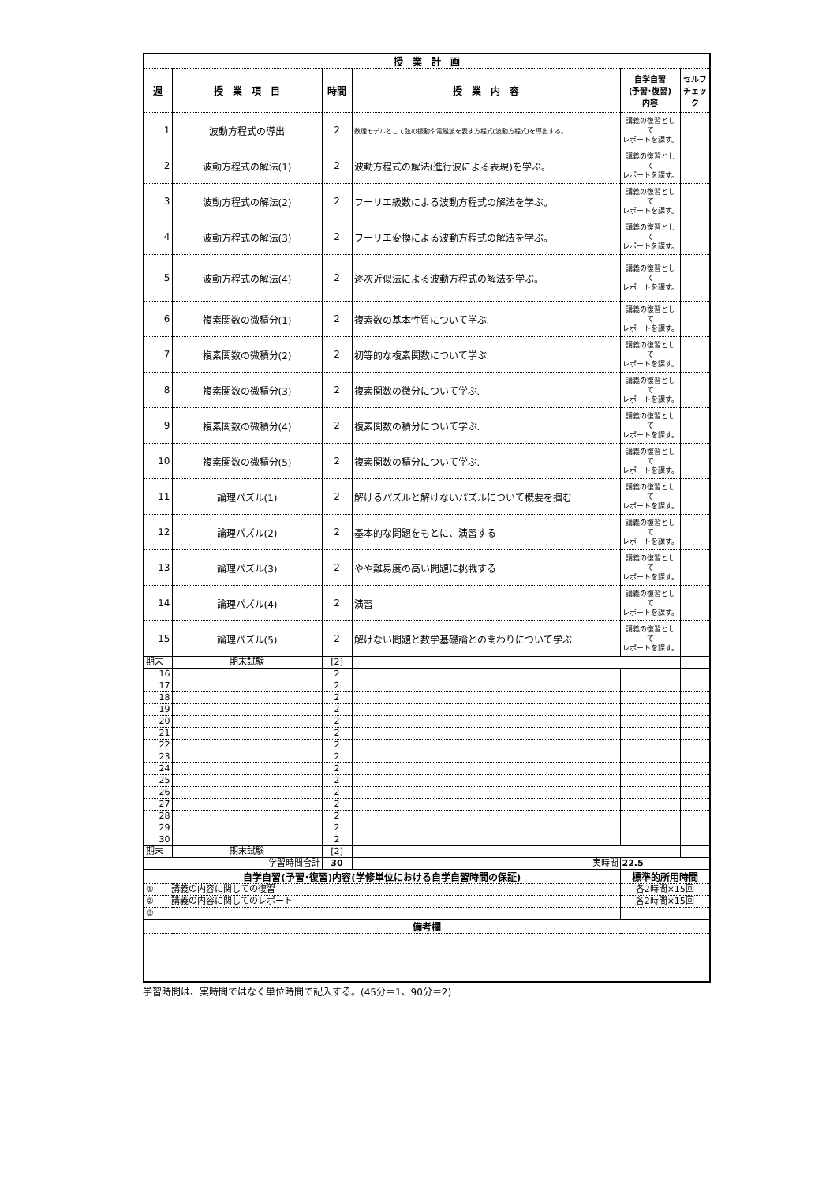| 授 業 計 画 | | | | | |
| --- | --- | --- | --- | --- | --- |
| 週 | 授 業 項 目 | 時間 | 授 業 内 容 | 自学自習 (予習･復習) 内容 | セルフ チェック |
| 1 | 波動方程式の導出 | 2 | 数理モデルとして弦の振動や電磁波を表す方程式(波動方程式)を導出する。 | 講義の復習として レポートを課す。 | |
| 2 | 波動方程式の解法(1) | 2 | 波動方程式の解法(進行波による表現)を学ぶ。 | 講義の復習として レポートを課す。 | |
| 3 | 波動方程式の解法(2) | 2 | フーリエ級数による波動方程式の解法を学ぶ。 | 講義の復習として レポートを課す。 | |
| 4 | 波動方程式の解法(3) | 2 | フーリエ変換による波動方程式の解法を学ぶ。 | 講義の復習として レポートを課す。 | |
| 5 | 波動方程式の解法(4) | 2 | 逐次近似法による波動方程式の解法を学ぶ。 | 講義の復習として レポートを課す。 | |
| 6 | 複素関数の微積分(1) | 2 | 複素数の基本性質について学ぶ. | 講義の復習として レポートを課す。 | |
| 7 | 複素関数の微積分(2) | 2 | 初等的な複素関数について学ぶ. | 講義の復習として レポートを課す。 | |
| 8 | 複素関数の微積分(3) | 2 | 複素関数の微分について学ぶ. | 講義の復習として レポートを課す。 | |
| 9 | 複素関数の微積分(4) | 2 | 複素関数の積分について学ぶ. | 講義の復習として レポートを課す。 | |
| 10 | 複素関数の微積分(5) | 2 | 複素関数の積分について学ぶ. | 講義の復習として レポートを課す。 | |
| 11 | 論理パズル(1) | 2 | 解けるパズルと解けないパズルについて概要を掴む | 講義の復習として レポートを課す。 | |
| 12 | 論理パズル(2) | 2 | 基本的な問題をもとに、演習する | 講義の復習として レポートを課す。 | |
| 13 | 論理パズル(3) | 2 | やや難易度の高い問題に挑戦する | 講義の復習として レポートを課す。 | |
| 14 | 論理パズル(4) | 2 | 演習 | 講義の復習として レポートを課す。 | |
| 15 | 論理パズル(5) | 2 | 解けない問題と数学基礎論との関わりについて学ぶ | 講義の復習として レポートを課す。 | |
| 期末 | 期末試験 | [2] | | | |
| 16 | | 2 | | | |
| 17 | | 2 | | | |
| 18 | | 2 | | | |
| 19 | | 2 | | | |
| 20 | | 2 | | | |
| 21 | | 2 | | | |
| 22 | | 2 | | | |
| 23 | | 2 | | | |
| 24 | | 2 | | | |
| 25 | | 2 | | | |
| 26 | | 2 | | | |
| 27 | | 2 | | | |
| 28 | | 2 | | | |
| 29 | | 2 | | | |
| 30 | | 2 | | | |
| 期末 | 期末試験 | [2] | | | |
| 学習時間合計 | | 30 | 実時間 | 22.5 | |
| 自学自習(予習･復習)内容(学修単位における自学自習時間の保証) | | | | 標準的所用時間 | |
| ① 講義の内容に関しての復習 | | | | 各2時間×15回 | |
| ② 講義の内容に関してのレポート | | | | 各2時間×15回 | |
| ③ | | | | | |
| 備考欄 | | | | | |
学習時間は、実時間ではなく単位時間で記入する。(45分＝1、90分＝2)